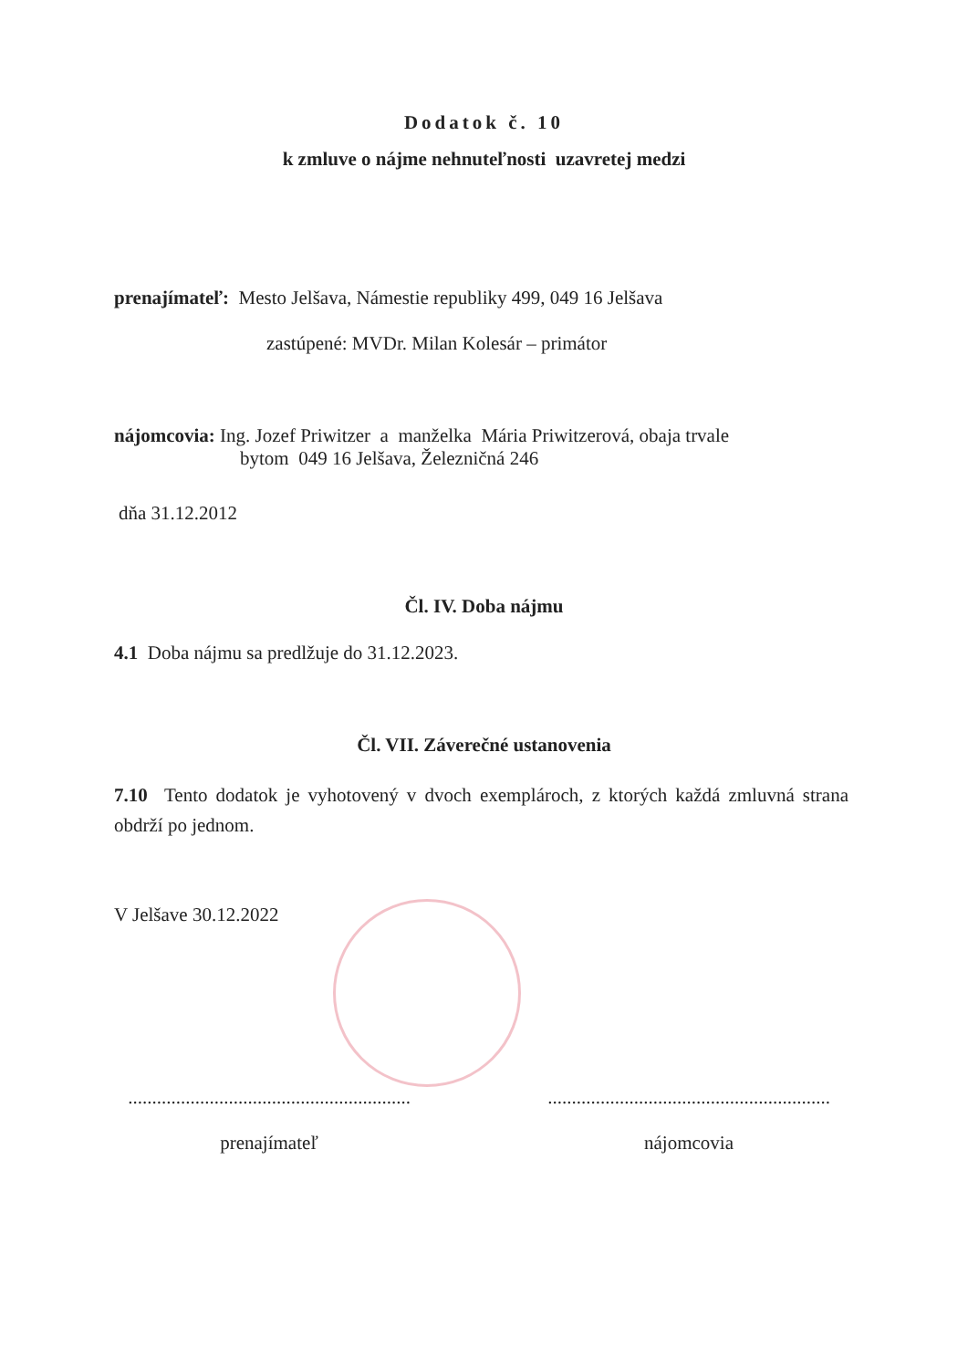Dodatok č. 10
k zmluve o nájme nehnuteľnosti uzavretej medzi
prenajímateľ: Mesto Jelšava, Námestie republiky 499, 049 16 Jelšava
zastúpené: MVDr. Milan Kolesár – primátor
nájomcovia: Ing. Jozef Priwitzer a manželka Mária Priwitzerová, obaja trvale
bytom 049 16 Jelšava, Železničná 246
dňa 31.12.2012
Čl. IV. Doba nájmu
4.1 Doba nájmu sa predlžuje do 31.12.2023.
Čl. VII. Záverečné ustanovenia
7.10 Tento dodatok je vyhotovený v dvoch exemplároch, z ktorých každá zmluvná strana obdrží po jednom.
V Jelšave 30.12.2022
...........................................................
prenajímateľ
...........................................................
nájomcovia